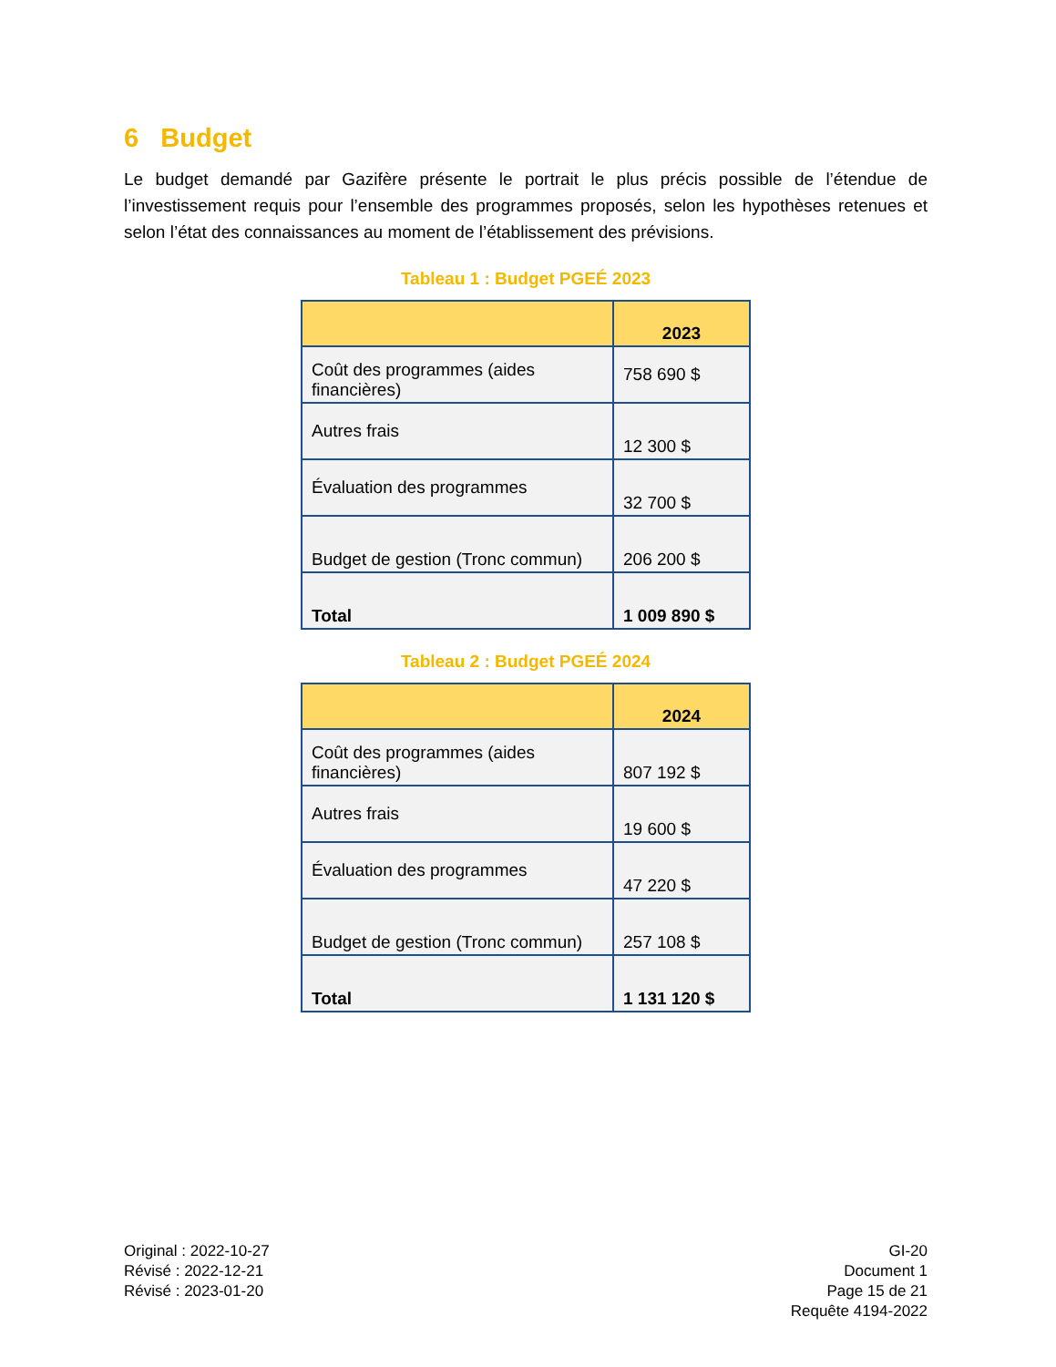6 Budget
Le budget demandé par Gazifère présente le portrait le plus précis possible de l’étendue de l’investissement requis pour l’ensemble des programmes proposés, selon les hypothèses retenues et selon l’état des connaissances au moment de l’établissement des prévisions.
Tableau 1 : Budget PGEÉ 2023
| | 2023 |
| --- | --- |
| Coût des programmes (aides financières) | 758 690 $ |
| Autres frais | 12 300 $ |
| Évaluation des programmes | 32 700 $ |
| Budget de gestion (Tronc commun) | 206 200 $ |
| Total | 1 009 890 $ |
Tableau 2 : Budget PGEÉ 2024
| | 2024 |
| --- | --- |
| Coût des programmes (aides financières) | 807 192 $ |
| Autres frais | 19 600 $ |
| Évaluation des programmes | 47 220 $ |
| Budget de gestion (Tronc commun) | 257 108 $ |
| Total | 1 131 120 $ |
Original : 2022-10-27
Révisé : 2022-12-21
Révisé : 2023-01-20
GI-20
Document 1
Page 15 de 21
Requête 4194-2022